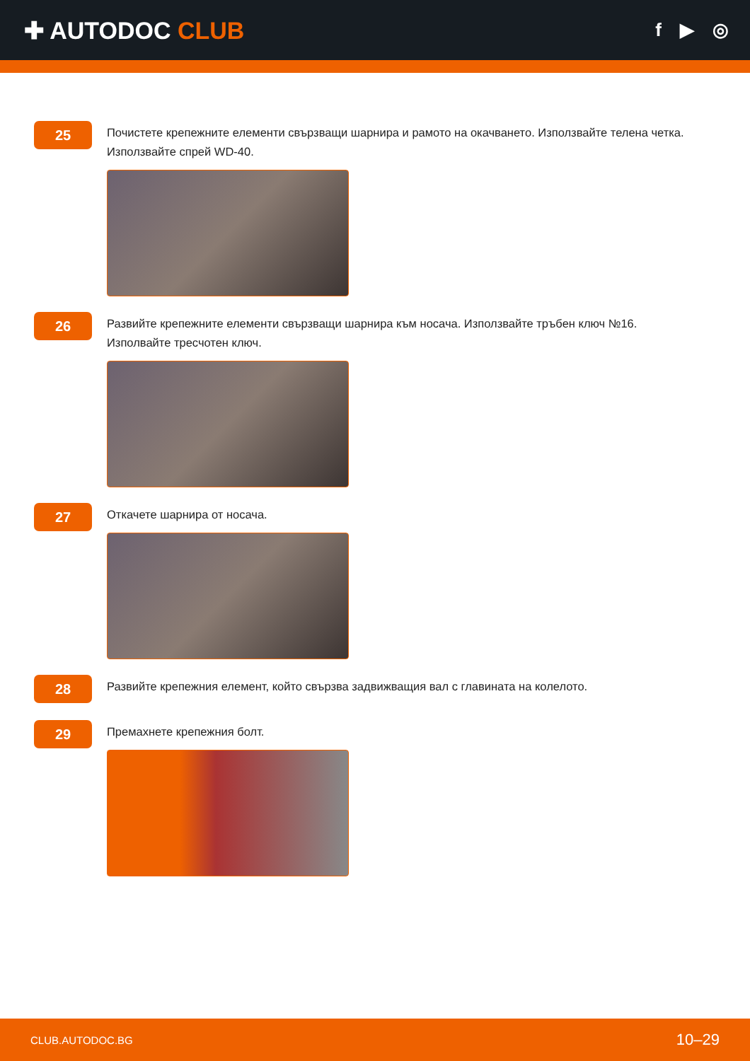✚ AUTODOC CLUB
f ▶ ◎
25
Почистете крепежните елементи свързващи шарнира и рамото на окачването. Използвайте телена четка. Използвайте спрей WD-40.
26
Развийте крепежните елементи свързващи шарнира към носача. Използвайте тръбен ключ №16. Изполвайте тресчотен ключ.
27
Откачете шарнира от носача.
28
Развийте крепежния елемент, който свързва задвижващия вал с главината на колелото.
29
Премахнете крепежния болт.
CLUB.AUTODOC.BG 10–29